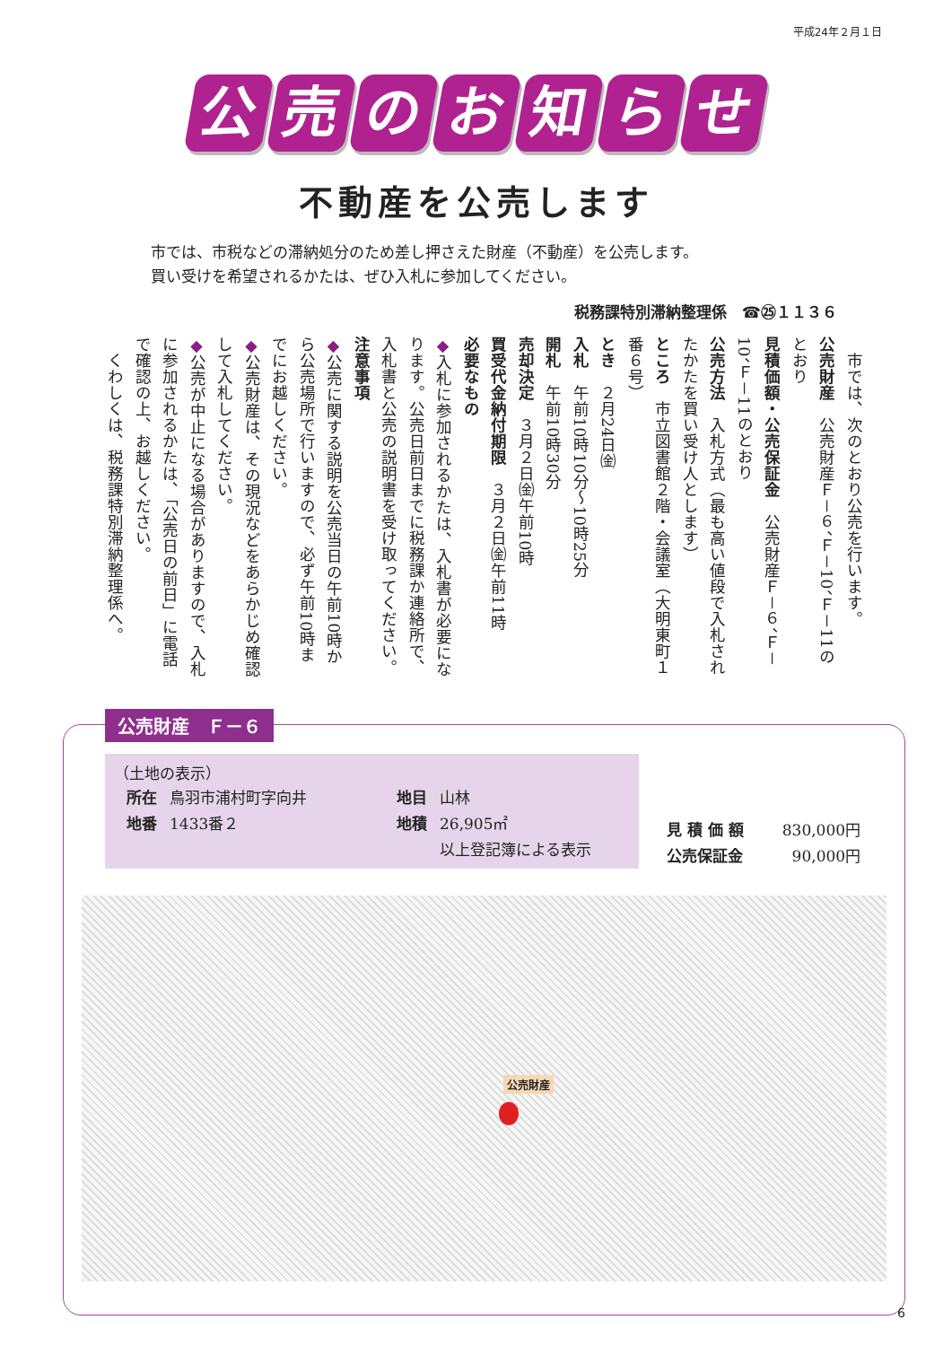平成24年２月１日
公売のお知らせ
不動産を公売します
市では、市税などの滞納処分のため差し押さえた財産（不動産）を公売します。
買い受けを希望されるかたは、ぜひ入札に参加してください。
税務課特別滞納整理係　☎㉕１１３６
　市では、次のとおり公売を行います。
公売財産　公売財産Ｆ－６、Ｆ－10、Ｆ－11のとおり
見積価額・公売保証金　公売財産Ｆ－６、Ｆ－10、Ｆ－11のとおり
公売方法　入札方式（最も高い値段で入札されたかたを買い受け人とします）
ところ　市立図書館２階・会議室（大明東町１番６号）
とき　２月24日㈮
入札　午前10時10分～10時25分
開札　午前10時30分
売却決定　３月２日㈮午前10時
買受代金納付期限　３月２日㈮午前11時
必要なもの
◆入札に参加されるかたは、入札書が必要になります。公売日前日までに税務課か連絡所で、入札書と公売の説明書を受け取ってください。
注意事項
◆公売に関する説明を公売当日の午前10時から公売場所で行いますので、必ず午前10時までにお越しください。
◆公売財産は、その現況などをあらかじめ確認して入札してください。
◆公売が中止になる場合がありますので、入札に参加されるかたは、「公売日の前日」に電話で確認の上、お越しください。
　くわしくは、税務課特別滞納整理係へ。
公売財産　Ｆ－６
（土地の表示）
| 所在 | 鳥羽市浦村町字向井 | 地目 | 山林 |
| 地番 | 1433番２ | 地積 | 26,905㎡ |
| | | | 以上登記簿による表示 |
| 見 積 価 額 | 830,000円 |
| 公売保証金 | 90,000円 |
公売財産
6